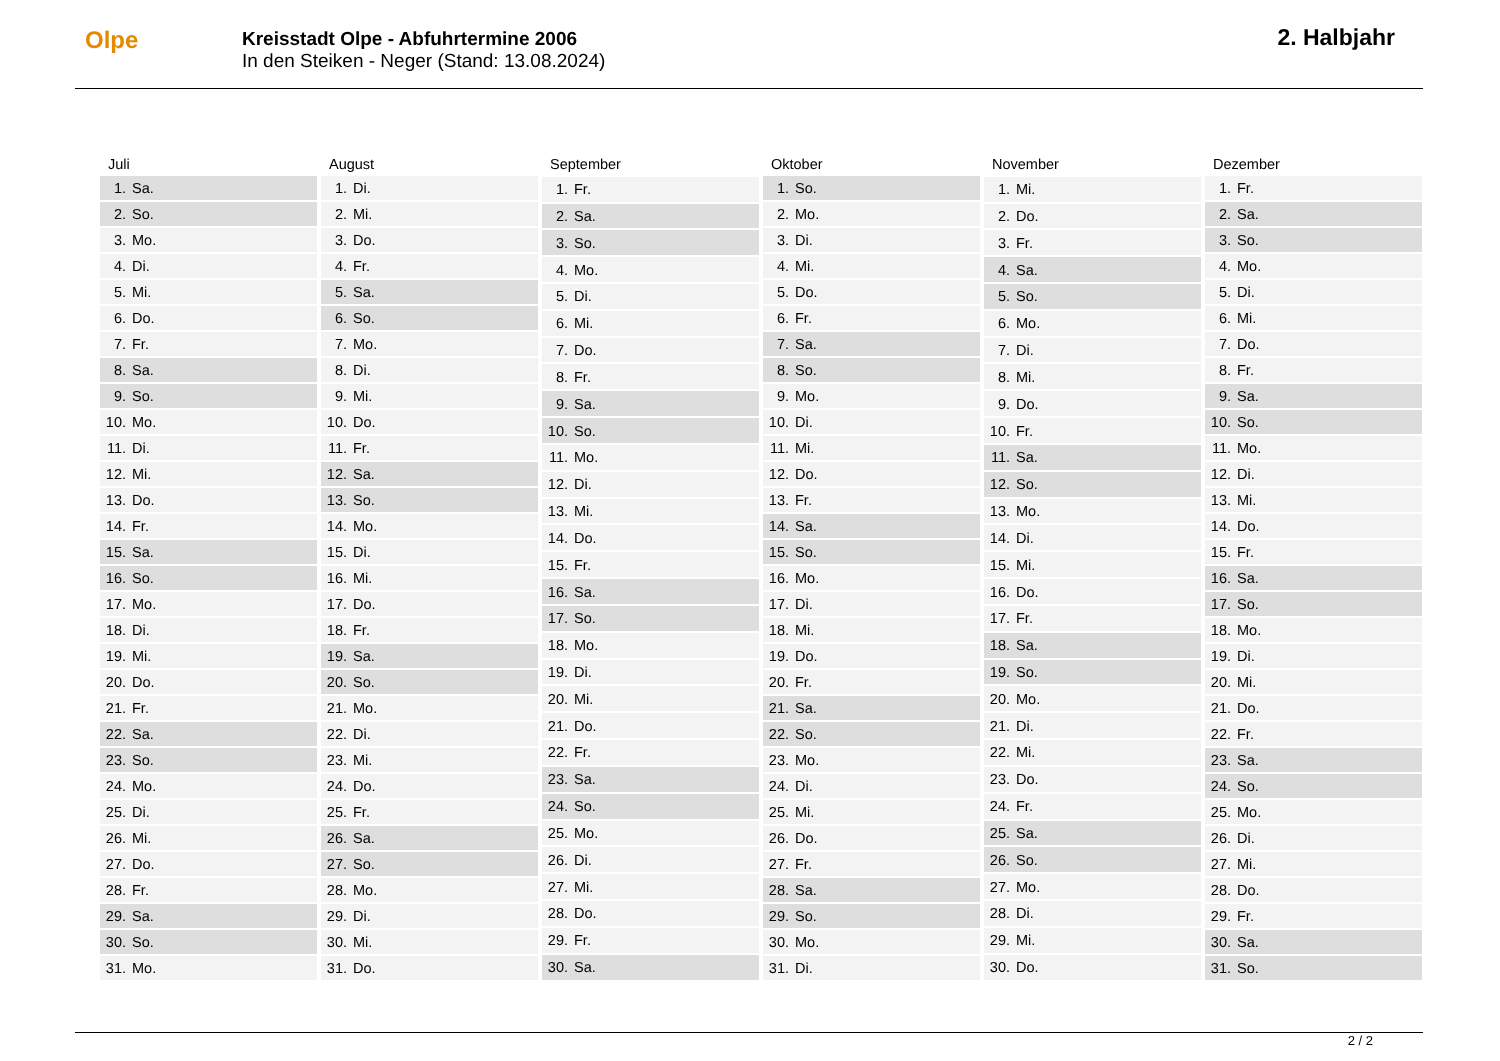Olpe
Kreisstadt Olpe - Abfuhrtermine 2006
In den Steiken - Neger (Stand: 13.08.2024)
2. Halbjahr
| Juli | |
| --- | --- |
| 1. | Sa. |
| 2. | So. |
| 3. | Mo. |
| 4. | Di. |
| 5. | Mi. |
| 6. | Do. |
| 7. | Fr. |
| 8. | Sa. |
| 9. | So. |
| 10. | Mo. |
| 11. | Di. |
| 12. | Mi. |
| 13. | Do. |
| 14. | Fr. |
| 15. | Sa. |
| 16. | So. |
| 17. | Mo. |
| 18. | Di. |
| 19. | Mi. |
| 20. | Do. |
| 21. | Fr. |
| 22. | Sa. |
| 23. | So. |
| 24. | Mo. |
| 25. | Di. |
| 26. | Mi. |
| 27. | Do. |
| 28. | Fr. |
| 29. | Sa. |
| 30. | So. |
| 31. | Mo. |
| August | |
| --- | --- |
| 1. | Di. |
| 2. | Mi. |
| 3. | Do. |
| 4. | Fr. |
| 5. | Sa. |
| 6. | So. |
| 7. | Mo. |
| 8. | Di. |
| 9. | Mi. |
| 10. | Do. |
| 11. | Fr. |
| 12. | Sa. |
| 13. | So. |
| 14. | Mo. |
| 15. | Di. |
| 16. | Mi. |
| 17. | Do. |
| 18. | Fr. |
| 19. | Sa. |
| 20. | So. |
| 21. | Mo. |
| 22. | Di. |
| 23. | Mi. |
| 24. | Do. |
| 25. | Fr. |
| 26. | Sa. |
| 27. | So. |
| 28. | Mo. |
| 29. | Di. |
| 30. | Mi. |
| 31. | Do. |
| September | |
| --- | --- |
| 1. | Fr. |
| 2. | Sa. |
| 3. | So. |
| 4. | Mo. |
| 5. | Di. |
| 6. | Mi. |
| 7. | Do. |
| 8. | Fr. |
| 9. | Sa. |
| 10. | So. |
| 11. | Mo. |
| 12. | Di. |
| 13. | Mi. |
| 14. | Do. |
| 15. | Fr. |
| 16. | Sa. |
| 17. | So. |
| 18. | Mo. |
| 19. | Di. |
| 20. | Mi. |
| 21. | Do. |
| 22. | Fr. |
| 23. | Sa. |
| 24. | So. |
| 25. | Mo. |
| 26. | Di. |
| 27. | Mi. |
| 28. | Do. |
| 29. | Fr. |
| 30. | Sa. |
| Oktober | |
| --- | --- |
| 1. | So. |
| 2. | Mo. |
| 3. | Di. |
| 4. | Mi. |
| 5. | Do. |
| 6. | Fr. |
| 7. | Sa. |
| 8. | So. |
| 9. | Mo. |
| 10. | Di. |
| 11. | Mi. |
| 12. | Do. |
| 13. | Fr. |
| 14. | Sa. |
| 15. | So. |
| 16. | Mo. |
| 17. | Di. |
| 18. | Mi. |
| 19. | Do. |
| 20. | Fr. |
| 21. | Sa. |
| 22. | So. |
| 23. | Mo. |
| 24. | Di. |
| 25. | Mi. |
| 26. | Do. |
| 27. | Fr. |
| 28. | Sa. |
| 29. | So. |
| 30. | Mo. |
| 31. | Di. |
| November | |
| --- | --- |
| 1. | Mi. |
| 2. | Do. |
| 3. | Fr. |
| 4. | Sa. |
| 5. | So. |
| 6. | Mo. |
| 7. | Di. |
| 8. | Mi. |
| 9. | Do. |
| 10. | Fr. |
| 11. | Sa. |
| 12. | So. |
| 13. | Mo. |
| 14. | Di. |
| 15. | Mi. |
| 16. | Do. |
| 17. | Fr. |
| 18. | Sa. |
| 19. | So. |
| 20. | Mo. |
| 21. | Di. |
| 22. | Mi. |
| 23. | Do. |
| 24. | Fr. |
| 25. | Sa. |
| 26. | So. |
| 27. | Mo. |
| 28. | Di. |
| 29. | Mi. |
| 30. | Do. |
| Dezember | |
| --- | --- |
| 1. | Fr. |
| 2. | Sa. |
| 3. | So. |
| 4. | Mo. |
| 5. | Di. |
| 6. | Mi. |
| 7. | Do. |
| 8. | Fr. |
| 9. | Sa. |
| 10. | So. |
| 11. | Mo. |
| 12. | Di. |
| 13. | Mi. |
| 14. | Do. |
| 15. | Fr. |
| 16. | Sa. |
| 17. | So. |
| 18. | Mo. |
| 19. | Di. |
| 20. | Mi. |
| 21. | Do. |
| 22. | Fr. |
| 23. | Sa. |
| 24. | So. |
| 25. | Mo. |
| 26. | Di. |
| 27. | Mi. |
| 28. | Do. |
| 29. | Fr. |
| 30. | Sa. |
| 31. | So. |
2 / 2